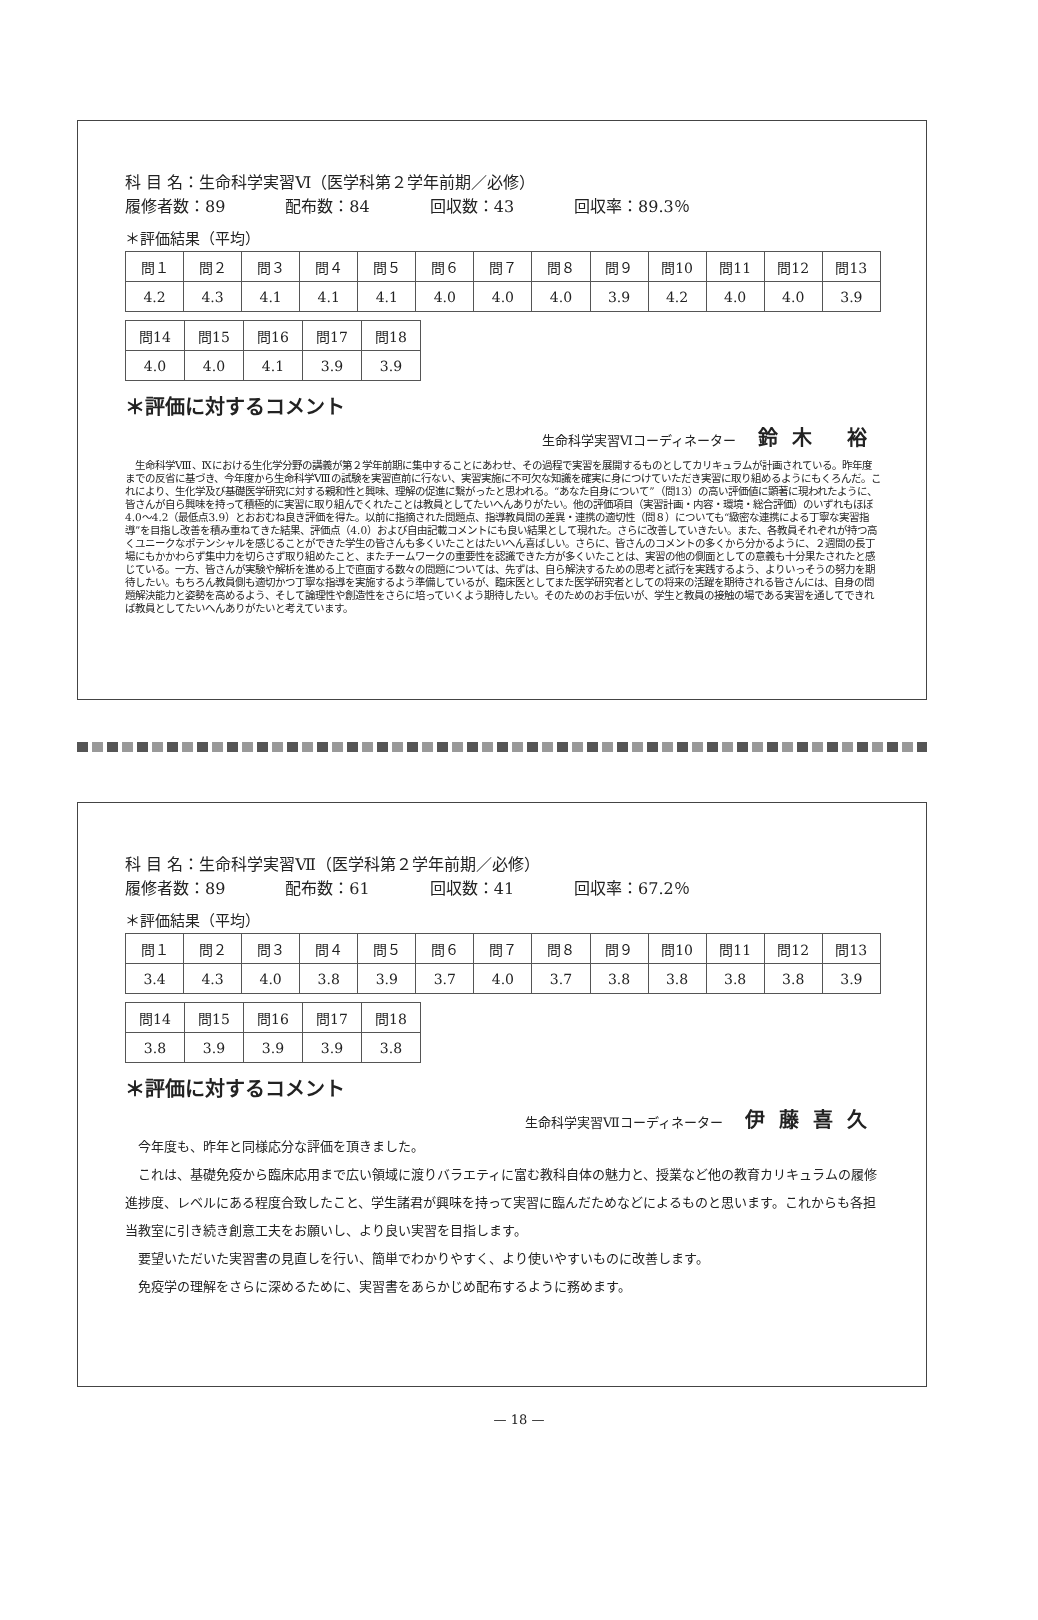科 目 名：生命科学実習Ⅵ（医学科第２学年前期／必修）
履修者数：89 配布数：84 回収数：43 回収率：89.3％
＊評価結果（平均）
| 問１ | 問２ | 問３ | 問４ | 問５ | 問６ | 問７ | 問８ | 問９ | 問10 | 問11 | 問12 | 問13 |
| 4.2 | 4.3 | 4.1 | 4.1 | 4.1 | 4.0 | 4.0 | 4.0 | 3.9 | 4.2 | 4.0 | 4.0 | 3.9 |
| 問14 | 問15 | 問16 | 問17 | 問18 |
| 4.0 | 4.0 | 4.1 | 3.9 | 3.9 |
＊評価に対するコメント
生命科学実習Ⅵコーディネーター 鈴木 裕
　生命科学Ⅷ、Ⅸにおける生化学分野の講義が第２学年前期に集中することにあわせ、その過程で実習を展開するものとしてカリキュラムが計画されている。昨年度までの反省に基づき、今年度から生命科学Ⅷの試験を実習直前に行ない、実習実施に不可欠な知識を確実に身につけていただき実習に取り組めるようにもくろんだ。これにより、生化学及び基礎医学研究に対する親和性と興味、理解の促進に繋がったと思われる。“あなた自身について”（問13）の高い評価値に顕著に現われたように、皆さんが自ら興味を持って積極的に実習に取り組んでくれたことは教員としてたいへんありがたい。他の評価項目（実習計画・内容・環境・総合評価）のいずれもほぼ4.0～4.2（最低点3.9）とおおむね良き評価を得た。以前に指摘された問題点、指導教員間の差異・連携の適切性（問８）についても“緻密な連携による丁寧な実習指導”を目指し改善を積み重ねてきた結果、評価点（4.0）および自由記載コメントにも良い結果として現れた。さらに改善していきたい。また、各教員それぞれが持つ高くユニークなポテンシャルを感じることができた学生の皆さんも多くいたことはたいへん喜ばしい。さらに、皆さんのコメントの多くから分かるように、２週間の長丁場にもかかわらず集中力を切らさず取り組めたこと、またチームワークの重要性を認識できた方が多くいたことは、実習の他の側面としての意義も十分果たされたと感じている。一方、皆さんが実験や解析を進める上で直面する数々の問題については、先ずは、自ら解決するための思考と試行を実践するよう、よりいっそうの努力を期待したい。もちろん教員側も適切かつ丁寧な指導を実施するよう準備しているが、臨床医としてまた医学研究者としての将来の活躍を期待される皆さんには、自身の問題解決能力と姿勢を高めるよう、そして論理性や創造性をさらに培っていくよう期待したい。そのためのお手伝いが、学生と教員の接触の場である実習を通してできれば教員としてたいへんありがたいと考えています。
科 目 名：生命科学実習Ⅶ（医学科第２学年前期／必修）
履修者数：89 配布数：61 回収数：41 回収率：67.2％
＊評価結果（平均）
| 問１ | 問２ | 問３ | 問４ | 問５ | 問６ | 問７ | 問８ | 問９ | 問10 | 問11 | 問12 | 問13 |
| 3.4 | 4.3 | 4.0 | 3.8 | 3.9 | 3.7 | 4.0 | 3.7 | 3.8 | 3.8 | 3.8 | 3.8 | 3.9 |
| 問14 | 問15 | 問16 | 問17 | 問18 |
| 3.8 | 3.9 | 3.9 | 3.9 | 3.8 |
＊評価に対するコメント
生命科学実習Ⅶコーディネーター 伊藤喜久
今年度も、昨年と同様応分な評価を頂きました。
これは、基礎免疫から臨床応用まで広い領域に渡りバラエティに富む教科自体の魅力と、授業など他の教育カリキュラムの履修進捗度、レベルにある程度合致したこと、学生諸君が興味を持って実習に臨んだためなどによるものと思います。これからも各担当教室に引き続き創意工夫をお願いし、より良い実習を目指します。
要望いただいた実習書の見直しを行い、簡単でわかりやすく、より使いやすいものに改善します。
免疫学の理解をさらに深めるために、実習書をあらかじめ配布するように務めます。
— 18 —